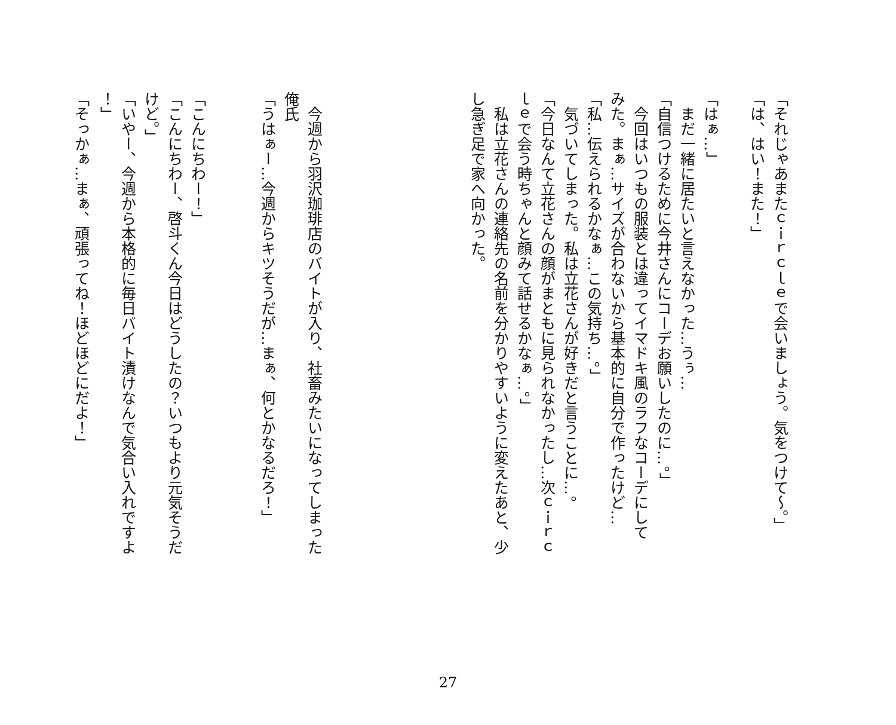「それじゃあまたｃｉｒｃｌｅで会いましょう。気をつけて～。」
「は、はい！また！」
「はぁ…」
　まだ一緒に居たいと言えなかった…うぅ…
「自信つけるために今井さんにコーデお願いしたのに…。」
　今回はいつもの服装とは違ってイマドキ風のラフなコーデにして
みた。まぁ…サイズが合わないから基本的に自分で作ったけど…
「私…伝えられるかなぁ…この気持ち…。」
　気づいてしまった。私は立花さんが好きだと言うことに…。
「今日なんて立花さんの顔がまともに見られなかったし…次ｃｉｒｃ
ｌｅで会う時ちゃんと顔みて話せるかなぁ…。」
　私は立花さんの連絡先の名前を分かりやすいように変えたあと、少
し急ぎ足で家へ向かった。
　今週から羽沢珈琲店のバイトが入り、社畜みたいになってしまった
俺氏
「うはぁー…今週からキツそうだが…まぁ、何とかなるだろ！」
「こんにちわー！」
「こんにちわー、啓斗くん今日はどうしたの？いつもより元気そうだ
けど。」
「いやー、今週から本格的に毎日バイト漬けなんで気合い入れですよ
！」
「そっかぁ…まぁ、頑張ってね！ほどほどにだよ！」
27